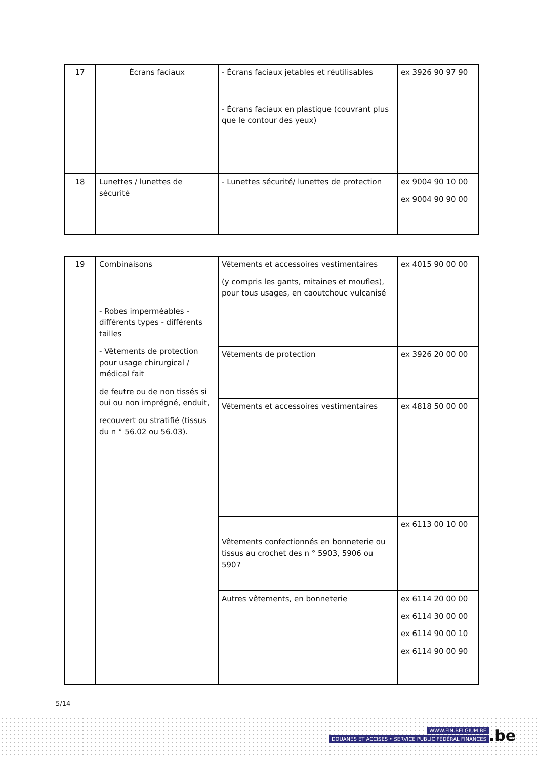| 17 | Écrans faciaux | - Écrans faciaux jetables et réutilisables - Écrans faciaux en plastique (couvrant plus que le contour des yeux) | ex 3926 90 97 90 |
| 18 | Lunettes / lunettes de sécurité | - Lunettes sécurité/ lunettes de protection | ex 9004 90 10 00 ex 9004 90 90 00 |
| 19 | Combinaisons - Robes imperméables - différents types - différents tailles - Vêtements de protection pour usage chirurgical / médical fait de feutre ou de non tissés si oui ou non imprégné, enduit, recouvert ou stratifié (tissus du n ° 56.02 ou 56.03). | Vêtements et accessoires vestimentaires (y compris les gants, mitaines et moufles), pour tous usages, en caoutchouc vulcanisé | ex 4015 90 00 00 |
| | | Vêtements de protection | ex 3926 20 00 00 |
| | | Vêtements et accessoires vestimentaires | ex 4818 50 00 00 |
| | | Vêtements confectionnés en bonneterie ou tissus au crochet des n ° 5903, 5906 ou 5907 | ex 6113 00 10 00 |
| | | Autres vêtements, en bonneterie | ex 6114 20 00 00 ex 6114 30 00 00 ex 6114 90 00 10 ex 6114 90 00 90 |
5/14
WWW.FIN.BELGIUM.BE
DOUANES ET ACCISES • SERVICE PUBLIC FÉDÉRAL FINANCES
.be